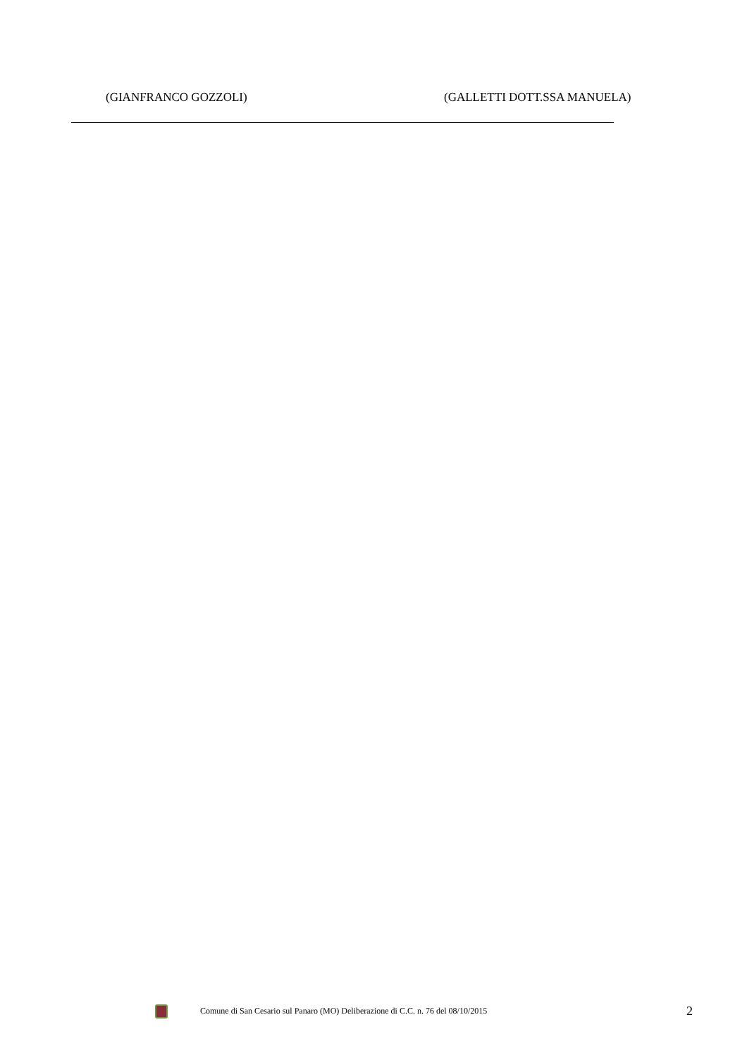(GIANFRANCO GOZZOLI) (GALLETTI DOTT.SSA MANUELA)
Comune di San Cesario sul Panaro (MO) Deliberazione di C.C. n. 76 del 08/10/2015
2